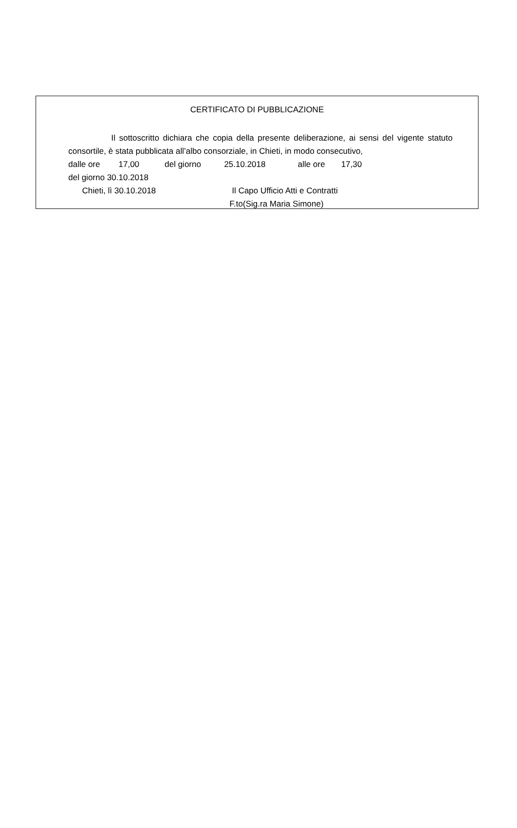CERTIFICATO DI PUBBLICAZIONE
Il sottoscritto dichiara che copia della presente deliberazione, ai sensi del vigente statuto consortile, è stata pubblicata all’albo consorziale, in Chieti, in modo consecutivo,
dalle ore 17,00 del giorno 25.10.2018 alle ore 17,30
del giorno 30.10.2018
Chieti, lì 30.10.2018 Il Capo Ufficio Atti e Contratti
F.to(Sig.ra Maria Simone)